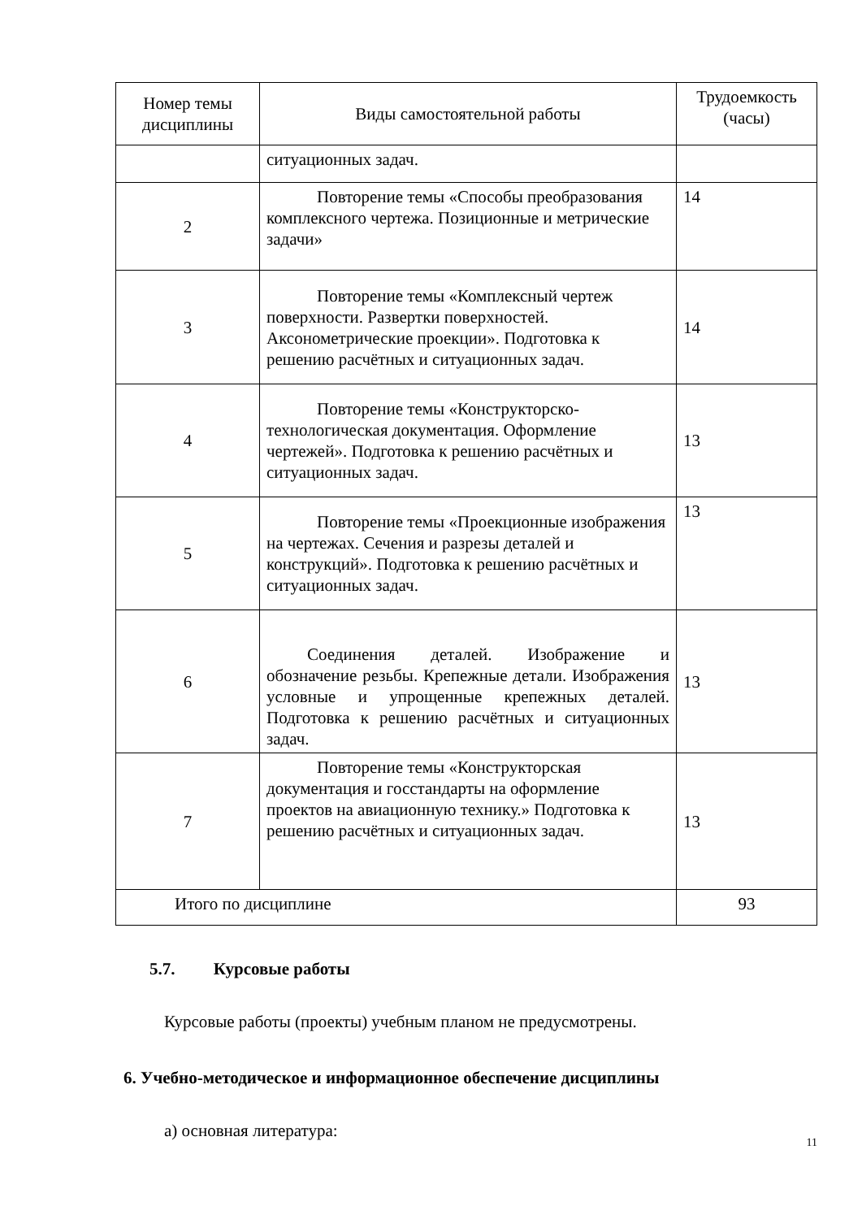| Номер темы дисциплины | Виды самостоятельной работы | Трудоемкость (часы) |
| --- | --- | --- |
| | ситуационных задач. | |
| 2 | Повторение темы «Способы преобразования комплексного чертежа. Позиционные и метрические задачи» | 14 |
| 3 | Повторение темы «Комплексный чертеж поверхности. Развертки поверхностей. Аксонометрические проекции». Подготовка к решению расчётных и ситуационных задач. | 14 |
| 4 | Повторение темы «Конструкторско-технологическая документация. Оформление чертежей». Подготовка к решению расчётных и ситуационных задач. | 13 |
| 5 | Повторение темы «Проекционные изображения на чертежах. Сечения и разрезы деталей и конструкций». Подготовка к решению расчётных и ситуационных задач. | 13 |
| 6 | Соединения деталей. Изображение и обозначение резьбы. Крепежные детали. Изображения условные и упрощенные крепежных деталей. Подготовка к решению расчётных и ситуационных задач. | 13 |
| 7 | Повторение темы «Конструкторская документация и госстандарты на оформление проектов на авиационную технику.» Подготовка к решению расчётных и ситуационных задач. | 13 |
| Итого по дисциплине | | 93 |
5.7. Курсовые работы
Курсовые работы (проекты) учебным планом не предусмотрены.
6. Учебно-методическое и информационное обеспечение дисциплины
а) основная литература:
11